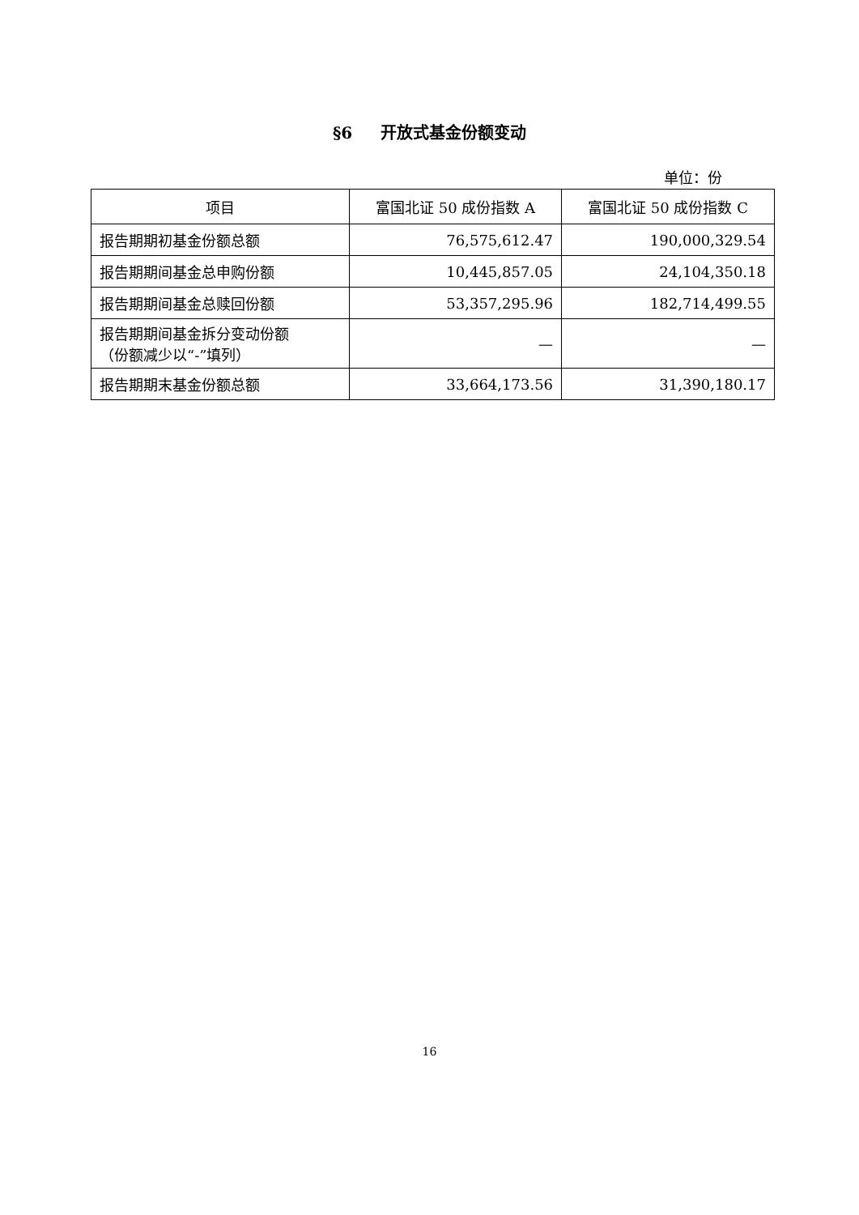§6 开放式基金份额变动
单位：份
| 项目 | 富国北证 50 成份指数 A | 富国北证 50 成份指数 C |
| --- | --- | --- |
| 报告期期初基金份额总额 | 76,575,612.47 | 190,000,329.54 |
| 报告期期间基金总申购份额 | 10,445,857.05 | 24,104,350.18 |
| 报告期期间基金总赎回份额 | 53,357,295.96 | 182,714,499.55 |
| 报告期期间基金拆分变动份额 （份额减少以“-”填列） | — | — |
| 报告期期末基金份额总额 | 33,664,173.56 | 31,390,180.17 |
16